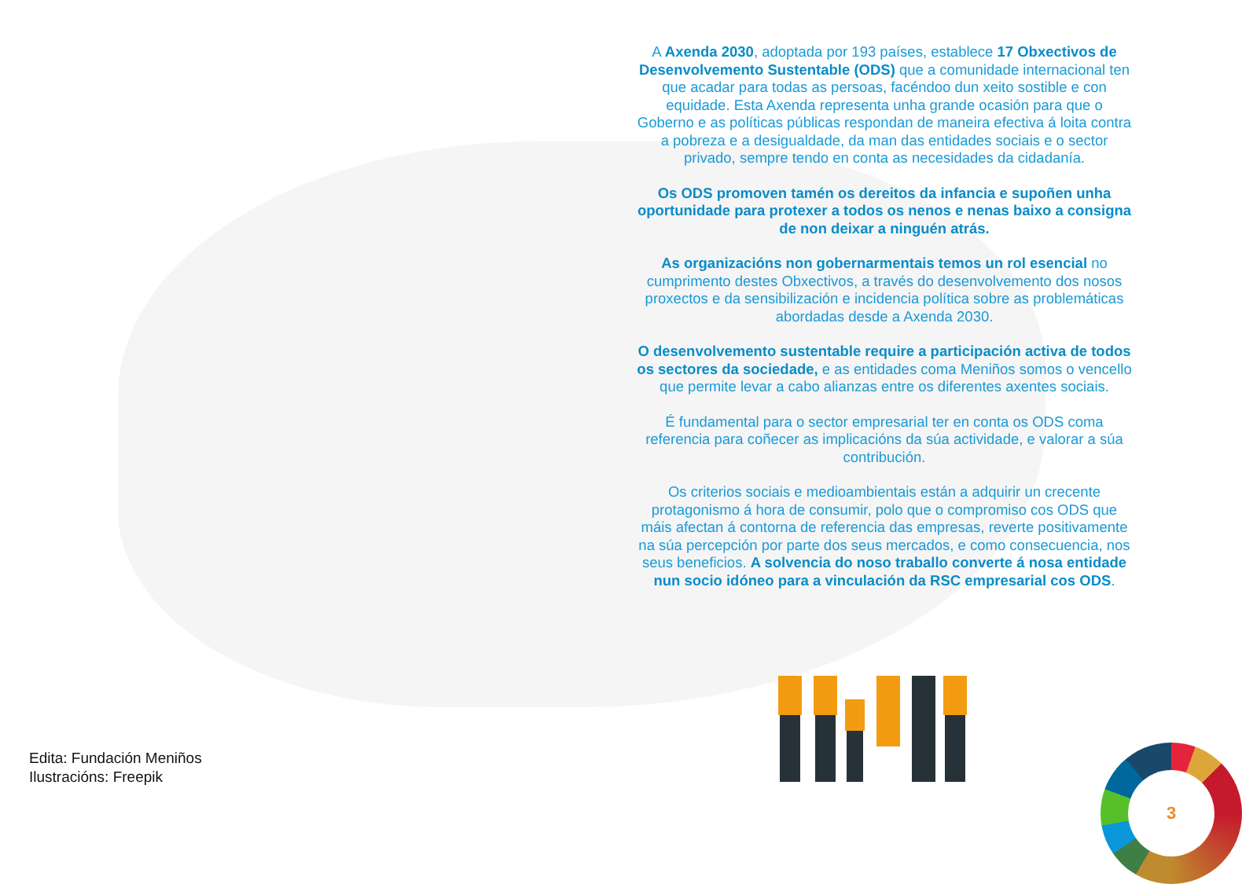A Axenda 2030, adoptada por 193 países, establece 17 Obxectivos de Desenvolvemento Sustentable (ODS) que a comunidade internacional ten que acadar para todas as persoas, facéndoo dun xeito sostible e con equidade. Esta Axenda representa unha grande ocasión para que o Goberno e as políticas públicas respondan de maneira efectiva á loita contra a pobreza e a desigualdade, da man das entidades sociais e o sector privado, sempre tendo en conta as necesidades da cidadanía.
Os ODS promoven tamén os dereitos da infancia e supoñen unha oportunidade para protexer a todos os nenos e nenas baixo a consigna de non deixar a ninguén atrás.
As organizacións non gobernarmentais temos un rol esencial no cumprimento destes Obxectivos, a través do desenvolvemento dos nosos proxectos e da sensibilización e incidencia política sobre as problemáticas abordadas desde a Axenda 2030.
O desenvolvemento sustentable require a participación activa de todos os sectores da sociedade, e as entidades coma Meniños somos o vencello que permite levar a cabo alianzas entre os diferentes axentes sociais.
É fundamental para o sector empresarial ter en conta os ODS coma referencia para coñecer as implicacións da súa actividade, e valorar a súa contribución.
Os criterios sociais e medioambientais están a adquirir un crecente protagonismo á hora de consumir, polo que o compromiso cos ODS que máis afectan á contorna de referencia das empresas, reverte positivamente na súa percepción por parte dos seus mercados, e como consecuencia, nos seus beneficios. A solvencia do noso traballo converte á nosa entidade nun socio idóneo para a vinculación da RSC empresarial cos ODS.
Edita: Fundación Meniños
Ilustracións: Freepik
3